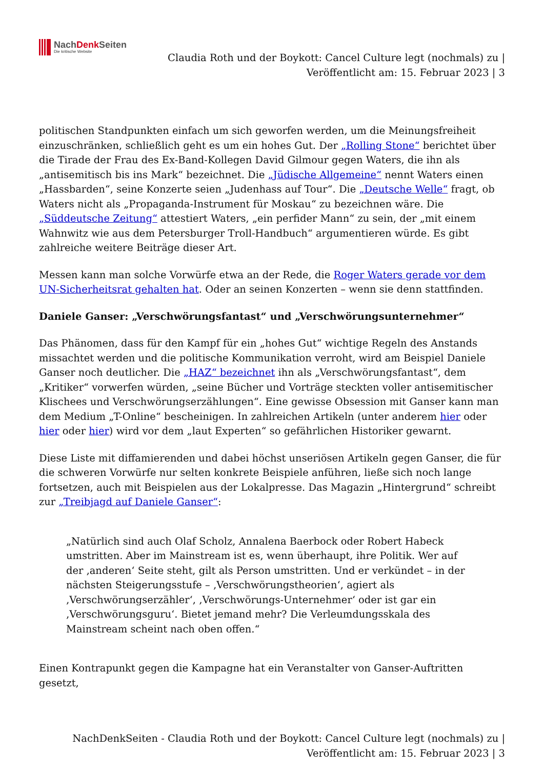NachDenk Seiten
Die kritische Website
Claudia Roth und der Boykott: Cancel Culture legt (nochmals) zu |
Veröffentlicht am: 15. Februar 2023 | 3
politischen Standpunkten einfach um sich geworfen werden, um die Meinungsfreiheit einzuschränken, schließlich geht es um ein hohes Gut. Der „Rolling Stone“ berichtet über die Tirade der Frau des Ex-Band-Kollegen David Gilmour gegen Waters, die ihn als „antisemitisch bis ins Mark“ bezeichnet. Die „Jüdische Allgemeine“ nennt Waters einen „Hassbarden“, seine Konzerte seien „Judenhass auf Tour“. Die „Deutsche Welle“ fragt, ob Waters nicht als „Propaganda-Instrument für Moskau“ zu bezeichnen wäre. Die „Süddeutsche Zeitung“ attestiert Waters, „ein perfider Mann“ zu sein, der „mit einem Wahnwitz wie aus dem Petersburger Troll-Handbuch“ argumentieren würde. Es gibt zahlreiche weitere Beiträge dieser Art.
Messen kann man solche Vorwürfe etwa an der Rede, die Roger Waters gerade vor dem UN-Sicherheitsrat gehalten hat. Oder an seinen Konzerten – wenn sie denn stattfinden.
Daniele Ganser: „Verschwörungsfantast“ und „Verschwörungsunternehmer“
Das Phänomen, dass für den Kampf für ein „hohes Gut“ wichtige Regeln des Anstands missachtet werden und die politische Kommunikation verroht, wird am Beispiel Daniele Ganser noch deutlicher. Die „HAZ“ bezeichnet ihn als „Verschwörungsfantast“, dem „Kritiker“ vorwerfen würden, „seine Bücher und Vorträge steckten voller antisemitischer Klischees und Verschwörungserzählungen“. Eine gewisse Obsession mit Ganser kann man dem Medium „T-Online“ bescheinigen. In zahlreichen Artikeln (unter anderem hier oder hier oder hier) wird vor dem „laut Experten“ so gefährlichen Historiker gewarnt.
Diese Liste mit diffamierenden und dabei höchst unseriösen Artikeln gegen Ganser, die für die schweren Vorwürfe nur selten konkrete Beispiele anführen, ließe sich noch lange fortsetzen, auch mit Beispielen aus der Lokalpresse. Das Magazin „Hintergrund“ schreibt zur „Treibjagd auf Daniele Ganser“:
„Natürlich sind auch Olaf Scholz, Annalena Baerbock oder Robert Habeck umstritten. Aber im Mainstream ist es, wenn überhaupt, ihre Politik. Wer auf der ‚anderen‘ Seite steht, gilt als Person umstritten. Und er verkündet – in der nächsten Steigerungsstufe – ‚Verschwörungstheorien‘, agiert als ‚Verschwörungserzähler‘, ‚Verschwörungs-Unternehmer‘ oder ist gar ein ‚Verschwörungsguru‘. Bietet jemand mehr? Die Verleumdungsskala des Mainstream scheint nach oben offen.“
Einen Kontrapunkt gegen die Kampagne hat ein Veranstalter von Ganser-Auftritten gesetzt,
NachDenkSeiten - Claudia Roth und der Boykott: Cancel Culture legt (nochmals) zu |
Veröffentlicht am: 15. Februar 2023 | 3